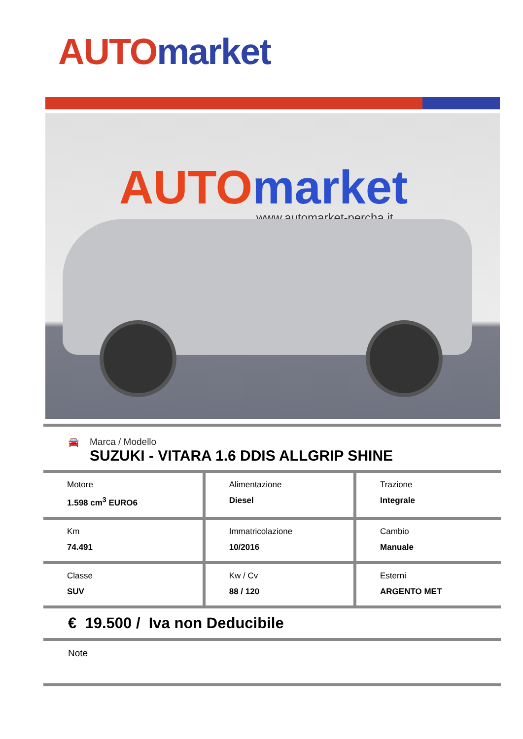AUTO market
AUTO market
www.automarket-percha.it
🚘 Marca / Modello
SUZUKI - VITARA 1.6 DDIS ALLGRIP SHINE
| Motore 1.598 cm<sup>3</sup> EURO6 | Alimentazione Diesel | Trazione Integrale |
| Km 74.491 | Immatricolazione 10/2016 | Cambio Manuale |
| Classe SUV | Kw / Cv 88 / 120 | Esterni ARGENTO MET |
€ 19.500 / Iva non Deducibile
Note